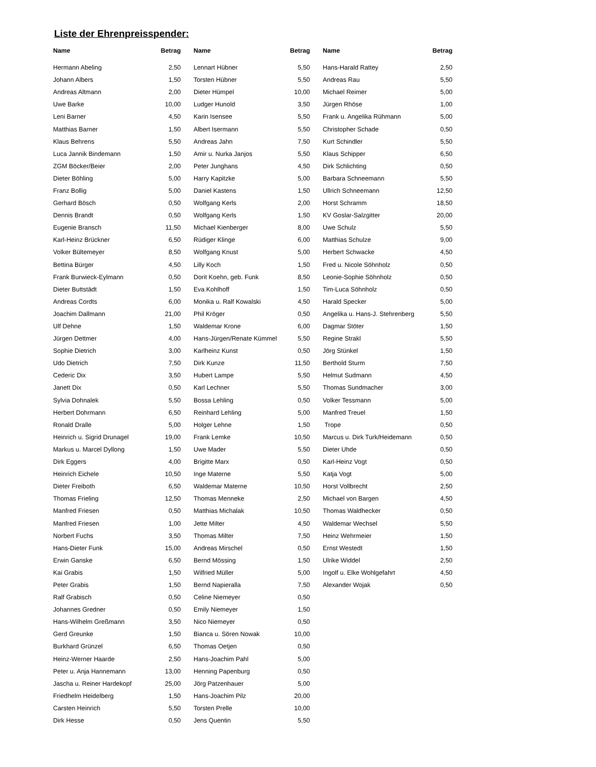Liste der Ehrenpreisspender:
| Name | Betrag |
| --- | --- |
| Hermann Abeling | 2,50 |
| Johann Albers | 1,50 |
| Andreas Altmann | 2,00 |
| Uwe Barke | 10,00 |
| Leni Barner | 4,50 |
| Matthias Barner | 1,50 |
| Klaus Behrens | 5,50 |
| Luca Jannik Bindemann | 1,50 |
| ZGM Böcker/Beier | 2,00 |
| Dieter Böhling | 5,00 |
| Franz Bollig | 5,00 |
| Gerhard Bösch | 0,50 |
| Dennis Brandt | 0,50 |
| Eugenie Bransch | 11,50 |
| Karl-Heinz Brückner | 6,50 |
| Volker Bültemeyer | 8,50 |
| Bettina Bürger | 4,50 |
| Frank Burwieck-Eylmann | 0,50 |
| Dieter Buttstädt | 1,50 |
| Andreas Cordts | 6,00 |
| Joachim Dallmann | 21,00 |
| Ulf Dehne | 1,50 |
| Jürgen Dettmer | 4,00 |
| Sophie Dietrich | 3,00 |
| Udo Dietrich | 7,50 |
| Cederic Dix | 3,50 |
| Janett Dix | 0,50 |
| Sylvia Dohnalek | 5,50 |
| Herbert Dohrmann | 6,50 |
| Ronald Dralle | 5,00 |
| Heinrich u. Sigrid Drunagel | 19,00 |
| Markus u. Marcel Dyllong | 1,50 |
| Dirk Eggers | 4,00 |
| Heinrich Eichele | 10,50 |
| Dieter Freiboth | 6,50 |
| Thomas Frieling | 12,50 |
| Manfred Friesen | 0,50 |
| Manfred Friesen | 1,00 |
| Norbert Fuchs | 3,50 |
| Hans-Dieter Funk | 15,00 |
| Erwin Ganske | 6,50 |
| Kai Grabis | 1,50 |
| Peter Grabis | 1,50 |
| Ralf Grabisch | 0,50 |
| Johannes Gredner | 0,50 |
| Hans-Wilhelm Greßmann | 3,50 |
| Gerd Greunke | 1,50 |
| Burkhard Grünzel | 6,50 |
| Heinz-Werner Haarde | 2,50 |
| Peter u. Anja Hannemann | 13,00 |
| Jascha u. Reiner Hardekopf | 25,00 |
| Friedhelm Heidelberg | 1,50 |
| Carsten Heinrich | 5,50 |
| Dirk Hesse | 0,50 |
| Name | Betrag |
| --- | --- |
| Lennart Hübner | 5,50 |
| Torsten Hübner | 5,50 |
| Dieter Hümpel | 10,00 |
| Ludger Hunold | 3,50 |
| Karin Isensee | 5,50 |
| Albert Isermann | 5,50 |
| Andreas Jahn | 7,50 |
| Amir u. Nurka Janjos | 5,50 |
| Peter Junghans | 4,50 |
| Harry Kapitzke | 5,00 |
| Daniel Kastens | 1,50 |
| Wolfgang Kerls | 2,00 |
| Wolfgang Kerls | 1,50 |
| Michael Kienberger | 8,00 |
| Rüdiger Klinge | 6,00 |
| Wolfgang Knust | 5,00 |
| Lilly Koch | 1,50 |
| Dorit Koehn, geb. Funk | 8,50 |
| Eva Kohlhoff | 1,50 |
| Monika u. Ralf Kowalski | 4,50 |
| Phil Kröger | 0,50 |
| Waldemar Krone | 6,00 |
| Hans-Jürgen/Renate Kümmel | 5,50 |
| Karlheinz Kunst | 0,50 |
| Dirk Kunze | 11,50 |
| Hubert Lampe | 5,50 |
| Karl Lechner | 5,50 |
| Bossa Lehling | 0,50 |
| Reinhard Lehling | 5,00 |
| Holger Lehne | 1,50 |
| Frank Lemke | 10,50 |
| Uwe Mader | 5,50 |
| Brigitte Marx | 0,50 |
| Inge Materne | 5,50 |
| Waldemar Materne | 10,50 |
| Thomas Menneke | 2,50 |
| Matthias Michalak | 10,50 |
| Jette Milter | 4,50 |
| Thomas Milter | 7,50 |
| Andreas Mirschel | 0,50 |
| Bernd Mössing | 1,50 |
| Wilfried Müller | 5,00 |
| Bernd Napieralla | 7,50 |
| Celine Niemeyer | 0,50 |
| Emily Niemeyer | 1,50 |
| Nico Niemeyer | 0,50 |
| Bianca u. Sören Nowak | 10,00 |
| Thomas Oetjen | 0,50 |
| Hans-Joachim Pahl | 5,00 |
| Henning Papenburg | 0,50 |
| Jörg Patzenhauer | 5,00 |
| Hans-Joachim Pilz | 20,00 |
| Torsten Prelle | 10,00 |
| Jens Quentin | 5,50 |
| Name | Betrag |
| --- | --- |
| Hans-Harald Rattey | 2,50 |
| Andreas Rau | 5,50 |
| Michael Reimer | 5,00 |
| Jürgen Rhöse | 1,00 |
| Frank u. Angelika Rühmann | 5,00 |
| Christopher Schade | 0,50 |
| Kurt Schindler | 5,50 |
| Klaus Schipper | 6,50 |
| Dirk Schlichting | 0,50 |
| Barbara Schneemann | 5,50 |
| Ullrich Schneemann | 12,50 |
| Horst Schramm | 18,50 |
| KV Goslar-Salzgitter | 20,00 |
| Uwe Schulz | 5,50 |
| Matthias Schulze | 9,00 |
| Herbert Schwacke | 4,50 |
| Fred u. Nicole Söhnholz | 0,50 |
| Leonie-Sophie Söhnholz | 0,50 |
| Tim-Luca Söhnholz | 0,50 |
| Harald Specker | 5,00 |
| Angelika u. Hans-J. Stehrenberg | 5,50 |
| Dagmar Stöter | 1,50 |
| Regine Strakl | 5,50 |
| Jörg Stünkel | 1,50 |
| Berthold Sturm | 7,50 |
| Helmut Sudmann | 4,50 |
| Thomas Sundmacher | 3,00 |
| Volker Tessmann | 5,00 |
| Manfred Treuel | 1,50 |
| Trope | 0,50 |
| Marcus u. Dirk Turk/Heidemann | 0,50 |
| Dieter Uhde | 0,50 |
| Karl-Heinz Vogt | 0,50 |
| Katja Vogt | 5,00 |
| Horst Vollbrecht | 2,50 |
| Michael von Bargen | 4,50 |
| Thomas Waldhecker | 0,50 |
| Waldemar Wechsel | 5,50 |
| Heinz Wehrmeier | 1,50 |
| Ernst Westedt | 1,50 |
| Ulrike Widdel | 2,50 |
| Ingolf u. Elke Wohlgefahrt | 4,50 |
| Alexander Wojak | 0,50 |